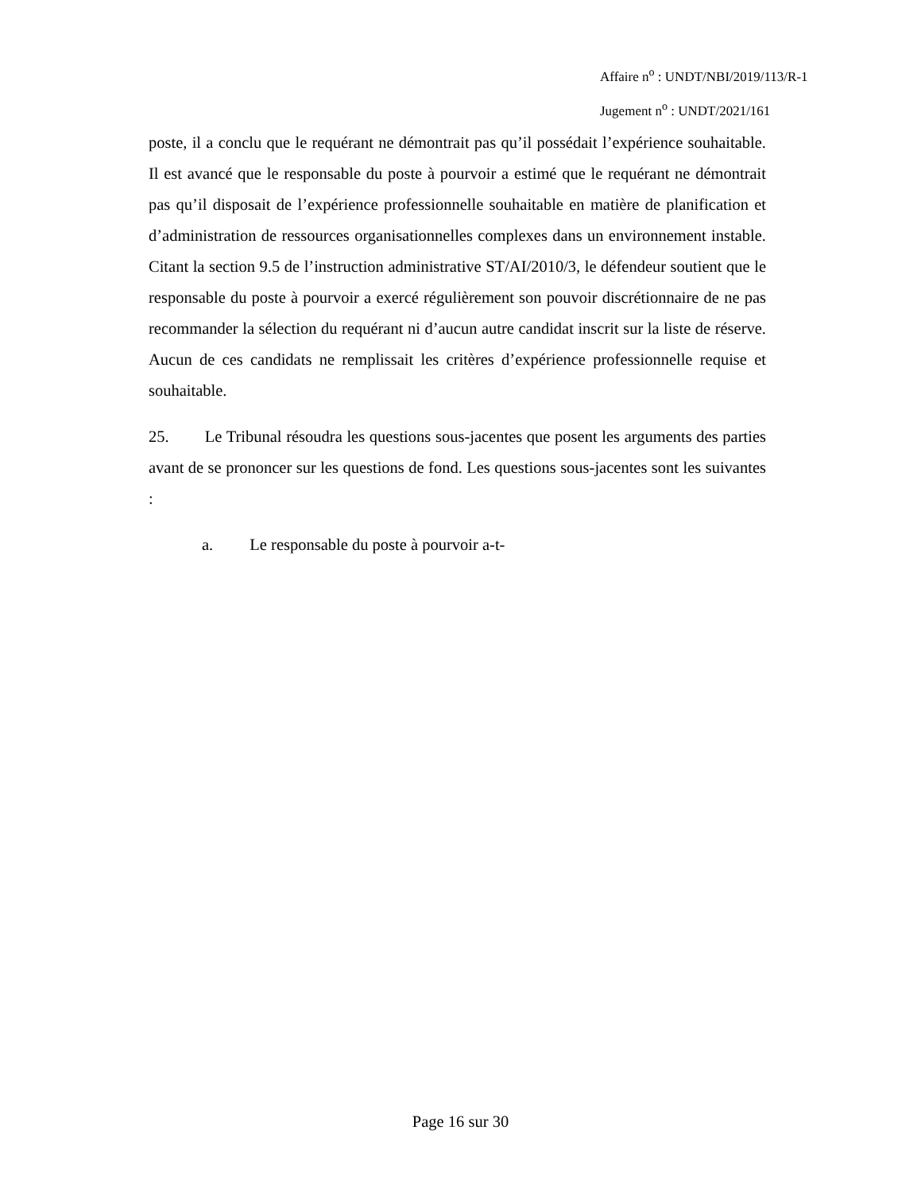Affaire n<sup>o</sup> : UNDT/NBI/2019/113/R-1
Jugement n<sup>o</sup> : UNDT/2021/161
poste, il a conclu que le requérant ne démontrait pas qu’il possédait l’expérience souhaitable. Il est avancé que le responsable du poste à pourvoir a estimé que le requérant ne démontrait pas qu’il disposait de l’expérience professionnelle souhaitable en matière de planification et d’administration de ressources organisationnelles complexes dans un environnement instable. Citant la section 9.5 de l’instruction administrative ST/AI/2010/3, le défendeur soutient que le responsable du poste à pourvoir a exercé régulièrement son pouvoir discrétionnaire de ne pas recommander la sélection du requérant ni d’aucun autre candidat inscrit sur la liste de réserve. Aucun de ces candidats ne remplissait les critères d’expérience professionnelle requise et souhaitable.
25. Le Tribunal résoudra les questions sous-jacentes que posent les arguments des parties avant de se prononcer sur les questions de fond. Les questions sous-jacentes sont les suivantes :
a. Le responsable du poste à pourvoir a-t-
Page 16 sur 30